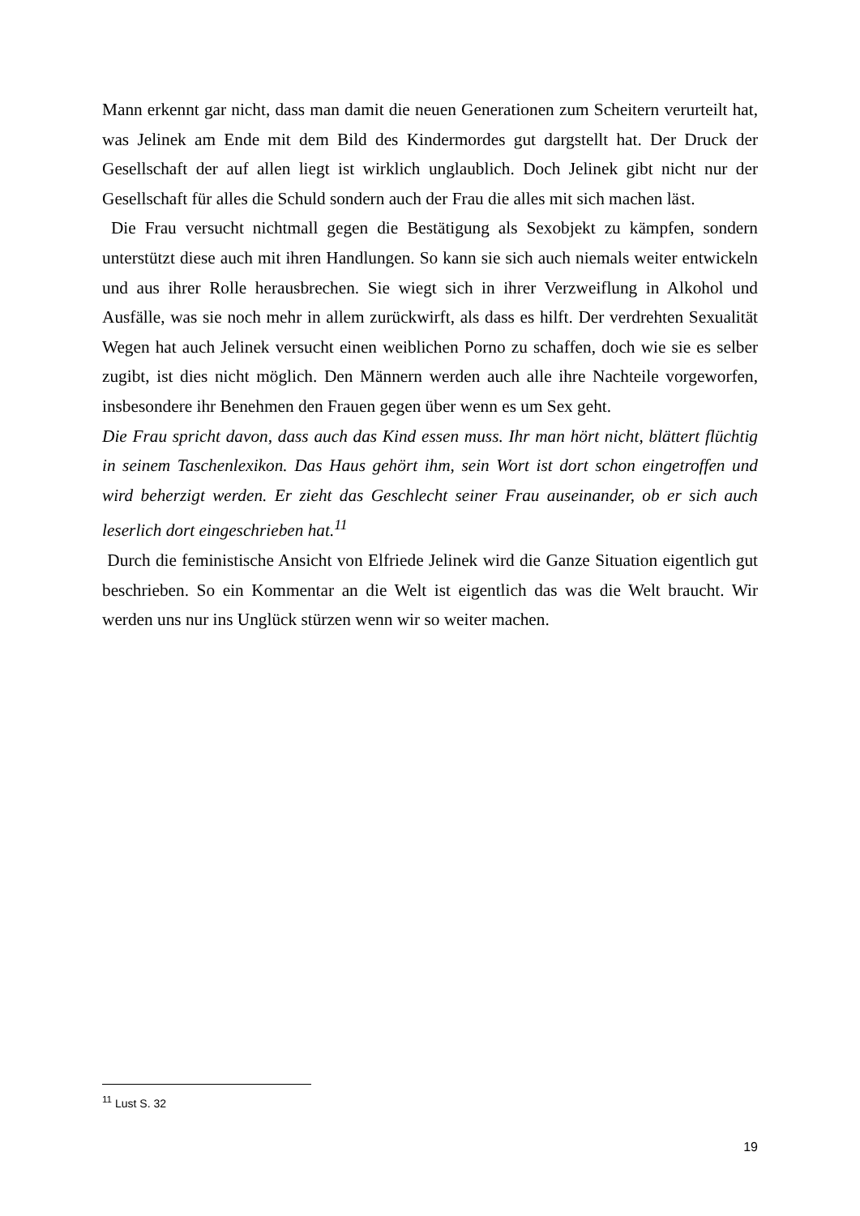Mann erkennt gar nicht, dass man damit die neuen Generationen zum Scheitern verurteilt hat, was Jelinek am Ende mit dem Bild des Kindermordes gut dargstellt hat. Der Druck der Gesellschaft der auf allen liegt ist wirklich unglaublich. Doch Jelinek gibt nicht nur der Gesellschaft für alles die Schuld sondern auch der Frau die alles mit sich machen läst.
Die Frau versucht nichtmall gegen die Bestätigung als Sexobjekt zu kämpfen, sondern unterstützt diese auch mit ihren Handlungen. So kann sie sich auch niemals weiter entwickeln und aus ihrer Rolle herausbrechen. Sie wiegt sich in ihrer Verzweiflung in Alkohol und Ausfälle, was sie noch mehr in allem zurückwirft, als dass es hilft. Der verdrehten Sexualität Wegen hat auch Jelinek versucht einen weiblichen Porno zu schaffen, doch wie sie es selber zugibt, ist dies nicht möglich. Den Männern werden auch alle ihre Nachteile vorgeworfen, insbesondere ihr Benehmen den Frauen gegen über wenn es um Sex geht.
Die Frau spricht davon, dass auch das Kind essen muss. Ihr man hört nicht, blättert flüchtig in seinem Taschenlexikon. Das Haus gehört ihm, sein Wort ist dort schon eingetroffen und wird beherzigt werden. Er zieht das Geschlecht seiner Frau auseinander, ob er sich auch leserlich dort eingeschrieben hat.<sup>11</sup>
Durch die feministische Ansicht von Elfriede Jelinek wird die Ganze Situation eigentlich gut beschrieben. So ein Kommentar an die Welt ist eigentlich das was die Welt braucht. Wir werden uns nur ins Unglück stürzen wenn wir so weiter machen.
<sup>11</sup> Lust S. 32
19